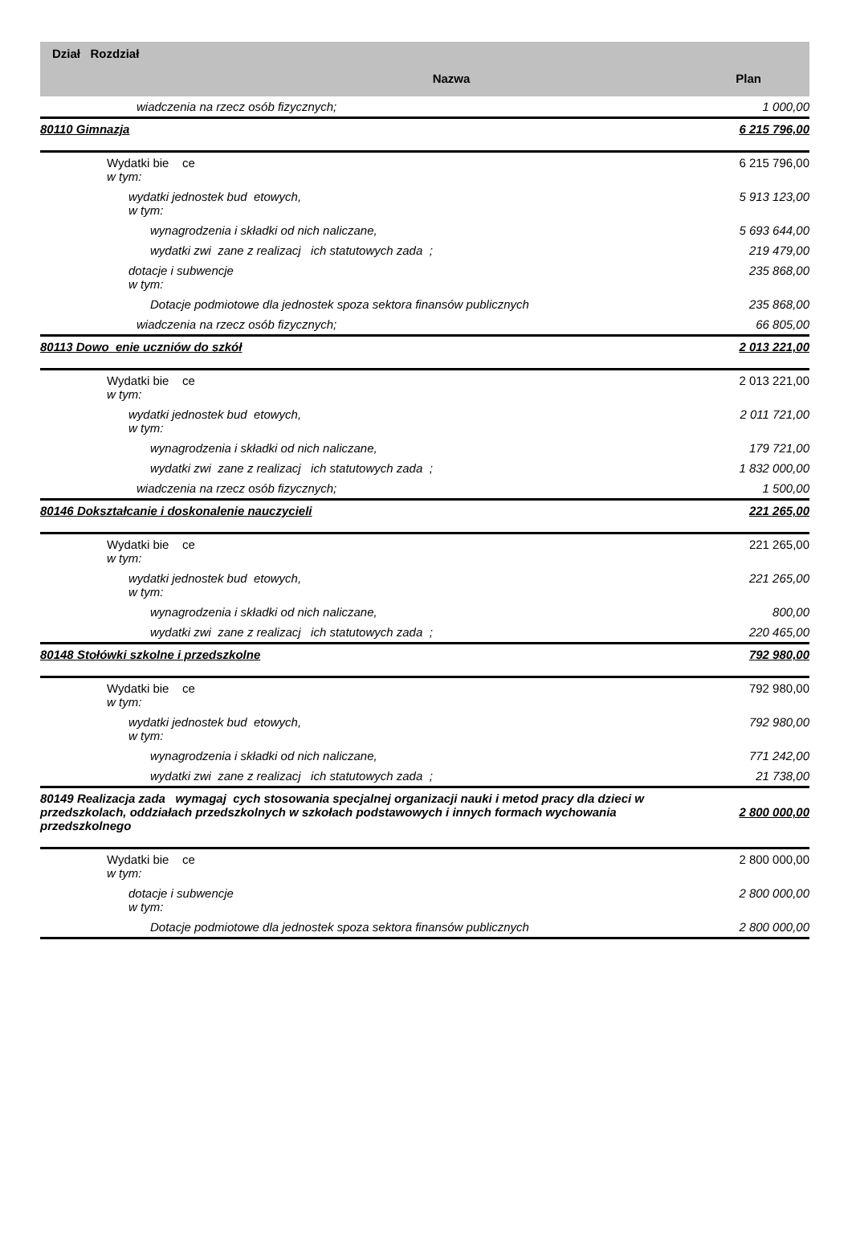| Dział Rozdział | Nazwa | Plan |
| --- | --- | --- |
| wiadczenia na rzecz osób fizycznych; | | 1 000,00 |
| 80110 Gimnazja | | 6 215 796,00 |
| Wydatki bie ce w tym: | | 6 215 796,00 |
| wydatki jednostek bud etowych, w tym: | | 5 913 123,00 |
| wynagrodzenia i składki od nich naliczane, | | 5 693 644,00 |
| wydatki zwi zane z realizacj ich statutowych zada ; | | 219 479,00 |
| dotacje i subwencje w tym: | | 235 868,00 |
| Dotacje podmiotowe dla jednostek spoza sektora finansów publicznych | | 235 868,00 |
| wiadczenia na rzecz osób fizycznych; | | 66 805,00 |
| 80113 Dowo enie uczniów do szkół | | 2 013 221,00 |
| Wydatki bie ce w tym: | | 2 013 221,00 |
| wydatki jednostek bud etowych, w tym: | | 2 011 721,00 |
| wynagrodzenia i składki od nich naliczane, | | 179 721,00 |
| wydatki zwi zane z realizacj ich statutowych zada ; | | 1 832 000,00 |
| wiadczenia na rzecz osób fizycznych; | | 1 500,00 |
| 80146 Dokształcanie i doskonalenie nauczycieli | | 221 265,00 |
| Wydatki bie ce w tym: | | 221 265,00 |
| wydatki jednostek bud etowych, w tym: | | 221 265,00 |
| wynagrodzenia i składki od nich naliczane, | | 800,00 |
| wydatki zwi zane z realizacj ich statutowych zada ; | | 220 465,00 |
| 80148 Stołówki szkolne i przedszkolne | | 792 980,00 |
| Wydatki bie ce w tym: | | 792 980,00 |
| wydatki jednostek bud etowych, w tym: | | 792 980,00 |
| wynagrodzenia i składki od nich naliczane, | | 771 242,00 |
| wydatki zwi zane z realizacj ich statutowych zada ; | | 21 738,00 |
| 80149 Realizacja zada wymagaj cych stosowania specjalnej organizacji nauki i metod pracy dla dzieci w przedszkolach, oddziałach przedszkolnych w szkołach podstawowych i innych formach wychowania przedszkolnego | | 2 800 000,00 |
| Wydatki bie ce w tym: | | 2 800 000,00 |
| dotacje i subwencje w tym: | | 2 800 000,00 |
| Dotacje podmiotowe dla jednostek spoza sektora finansów publicznych | | 2 800 000,00 |